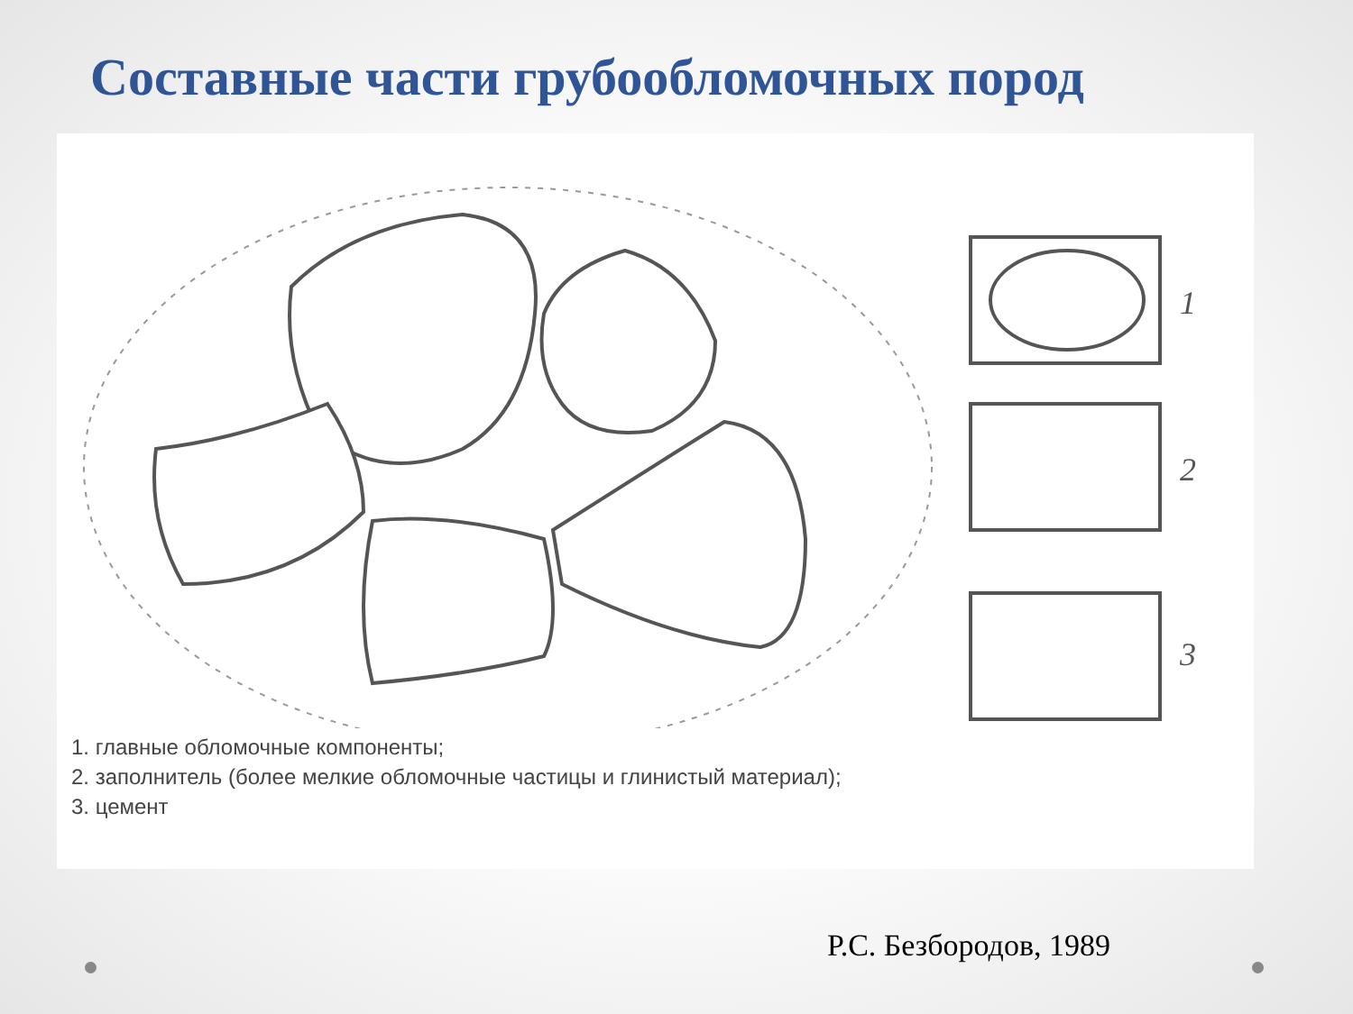Составные части грубообломочных пород
1
2
3
1. главные обломочные компоненты;
2. заполнитель (более мелкие обломочные частицы и глинистый материал);
3. цемент
Р.С. Безбородов, 1989